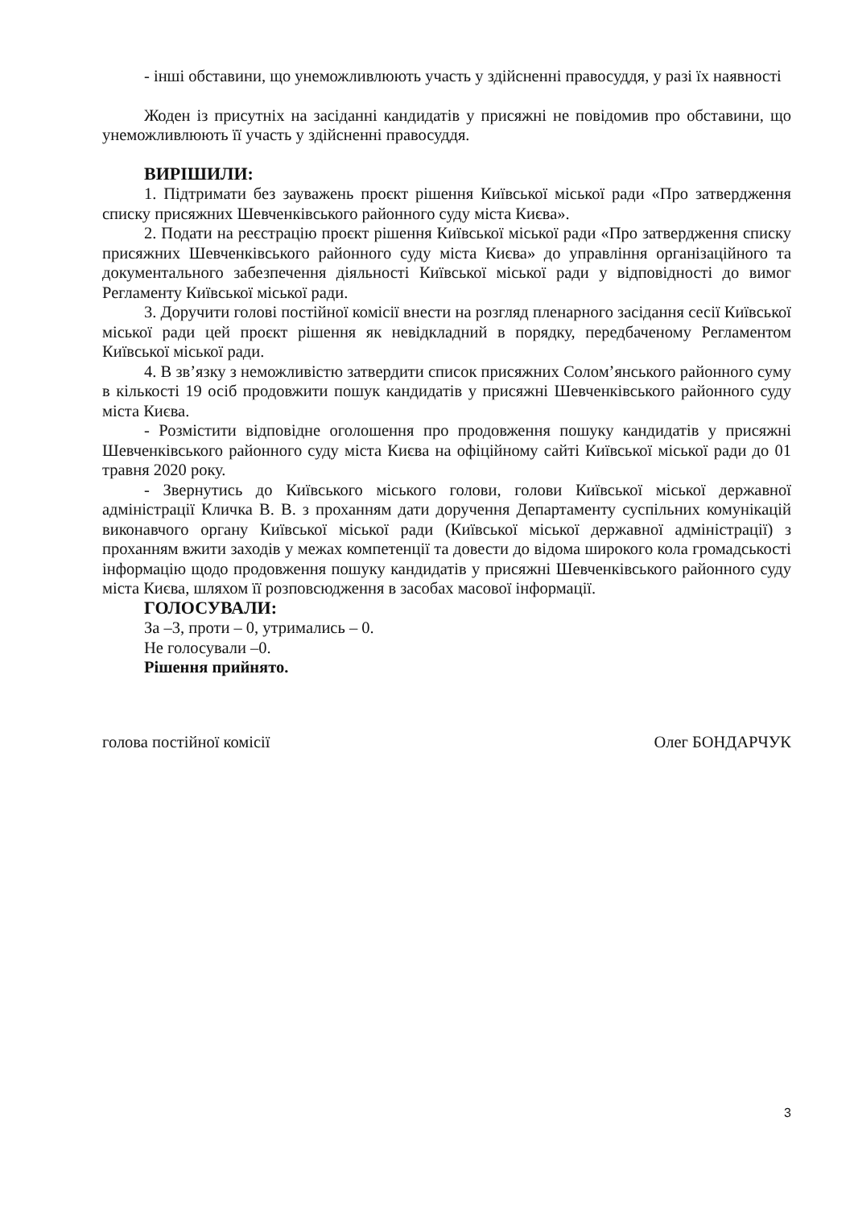- інші обставини, що унеможливлюють участь у здійсненні правосуддя, у разі їх наявності
Жоден із присутніх на засіданні кандидатів у присяжні не повідомив про обставини, що унеможливлюють її участь у здійсненні правосуддя.
ВИРІШИЛИ:
1. Підтримати без зауважень проєкт рішення Київської міської ради «Про затвердження списку присяжних Шевченківського районного суду міста Києва».
2. Подати на реєстрацію проєкт рішення Київської міської ради «Про затвердження списку присяжних Шевченківського районного суду міста Києва» до управління організаційного та документального забезпечення діяльності Київської міської ради у відповідності до вимог Регламенту Київської міської ради.
3. Доручити голові постійної комісії внести на розгляд пленарного засідання сесії Київської міської ради цей проєкт рішення як невідкладний в порядку, передбаченому Регламентом Київської міської ради.
4. В зв’язку з неможливістю затвердити список присяжних Солом’янського районного суму в кількості 19 осіб продовжити пошук кандидатів у присяжні Шевченківського районного суду міста Києва.
- Розмістити відповідне оголошення про продовження пошуку кандидатів у присяжні Шевченківського районного суду міста Києва на офіційному сайті Київської міської ради до 01 травня 2020 року.
- Звернутись до Київського міського голови, голови Київської міської державної адміністрації Кличка В. В. з проханням дати доручення Департаменту суспільних комунікацій виконавчого органу Київської міської ради (Київської міської державної адміністрації) з проханням вжити заходів у межах компетенції та довести до відома широкого кола громадськості інформацію щодо продовження пошуку кандидатів у присяжні Шевченківського районного суду міста Києва, шляхом її розповсюдження в засобах масової інформації.
ГОЛОСУВАЛИ:
За –3, проти – 0, утримались – 0.
Не голосували –0.
Рішення прийнято.
голова постійної комісії Олег БОНДАРЧУК
3